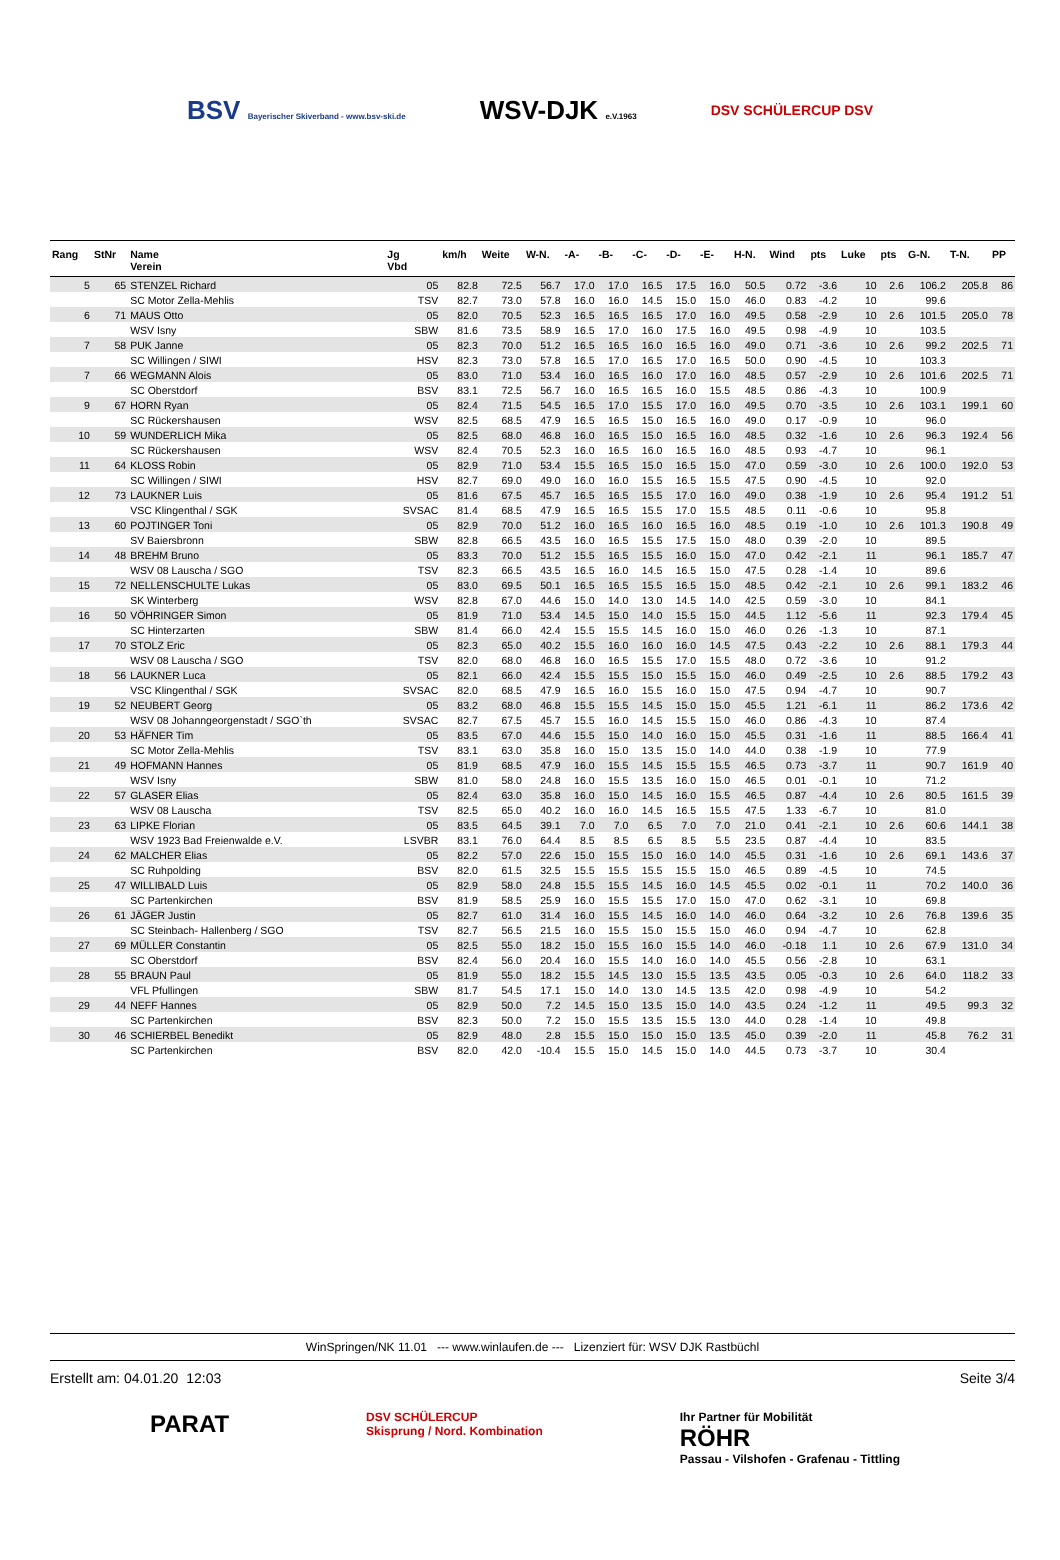BSV Bayerischer Skiverband - www.bsv-ski.de
WSV-DJK e.V.1963
DSV SCHÜLERCUP DSV
| Rang | StNr | Name Verein | Jg Vbd | km/h | Weite | W-N. | -A- | -B- | -C- | -D- | -E- | H-N. | Wind | pts | Luke | pts | G-N. | T-N. | PP |
| --- | --- | --- | --- | --- | --- | --- | --- | --- | --- | --- | --- | --- | --- | --- | --- | --- | --- | --- | --- |
| 5 | 65 | STENZEL Richard | 05 | 82.8 | 72.5 | 56.7 | 17.0 | 17.0 | 16.5 | 17.5 | 16.0 | 50.5 | 0.72 | -3.6 | 10 | 2.6 | 106.2 | 205.8 | 86 |
| | | SC Motor Zella-Mehlis | TSV | 82.7 | 73.0 | 57.8 | 16.0 | 16.0 | 14.5 | 15.0 | 15.0 | 46.0 | 0.83 | -4.2 | 10 | | 99.6 | | |
| 6 | 71 | MAUS Otto | 05 | 82.0 | 70.5 | 52.3 | 16.5 | 16.5 | 16.5 | 17.0 | 16.0 | 49.5 | 0.58 | -2.9 | 10 | 2.6 | 101.5 | 205.0 | 78 |
| | | WSV Isny | SBW | 81.6 | 73.5 | 58.9 | 16.5 | 17.0 | 16.0 | 17.5 | 16.0 | 49.5 | 0.98 | -4.9 | 10 | | 103.5 | | |
| 7 | 58 | PUK Janne | 05 | 82.3 | 70.0 | 51.2 | 16.5 | 16.5 | 16.0 | 16.5 | 16.0 | 49.0 | 0.71 | -3.6 | 10 | 2.6 | 99.2 | 202.5 | 71 |
| | | SC Willingen / SIWI | HSV | 82.3 | 73.0 | 57.8 | 16.5 | 17.0 | 16.5 | 17.0 | 16.5 | 50.0 | 0.90 | -4.5 | 10 | | 103.3 | | |
| 7 | 66 | WEGMANN Alois | 05 | 83.0 | 71.0 | 53.4 | 16.0 | 16.5 | 16.0 | 17.0 | 16.0 | 48.5 | 0.57 | -2.9 | 10 | 2.6 | 101.6 | 202.5 | 71 |
| | | SC Oberstdorf | BSV | 83.1 | 72.5 | 56.7 | 16.0 | 16.5 | 16.5 | 16.0 | 15.5 | 48.5 | 0.86 | -4.3 | 10 | | 100.9 | | |
| 9 | 67 | HORN Ryan | 05 | 82.4 | 71.5 | 54.5 | 16.5 | 17.0 | 15.5 | 17.0 | 16.0 | 49.5 | 0.70 | -3.5 | 10 | 2.6 | 103.1 | 199.1 | 60 |
| | | SC Rückershausen | WSV | 82.5 | 68.5 | 47.9 | 16.5 | 16.5 | 15.0 | 16.5 | 16.0 | 49.0 | 0.17 | -0.9 | 10 | | 96.0 | | |
| 10 | 59 | WUNDERLICH Mika | 05 | 82.5 | 68.0 | 46.8 | 16.0 | 16.5 | 15.0 | 16.5 | 16.0 | 48.5 | 0.32 | -1.6 | 10 | 2.6 | 96.3 | 192.4 | 56 |
| | | SC Rückershausen | WSV | 82.4 | 70.5 | 52.3 | 16.0 | 16.5 | 16.0 | 16.5 | 16.0 | 48.5 | 0.93 | -4.7 | 10 | | 96.1 | | |
| 11 | 64 | KLOSS Robin | 05 | 82.9 | 71.0 | 53.4 | 15.5 | 16.5 | 15.0 | 16.5 | 15.0 | 47.0 | 0.59 | -3.0 | 10 | 2.6 | 100.0 | 192.0 | 53 |
| | | SC Willingen / SIWI | HSV | 82.7 | 69.0 | 49.0 | 16.0 | 16.0 | 15.5 | 16.5 | 15.5 | 47.5 | 0.90 | -4.5 | 10 | | 92.0 | | |
| 12 | 73 | LAUKNER Luis | 05 | 81.6 | 67.5 | 45.7 | 16.5 | 16.5 | 15.5 | 17.0 | 16.0 | 49.0 | 0.38 | -1.9 | 10 | 2.6 | 95.4 | 191.2 | 51 |
| | | VSC Klingenthal / SGK | SVSAC | 81.4 | 68.5 | 47.9 | 16.5 | 16.5 | 15.5 | 17.0 | 15.5 | 48.5 | 0.11 | -0.6 | 10 | | 95.8 | | |
| 13 | 60 | POJTINGER Toni | 05 | 82.9 | 70.0 | 51.2 | 16.0 | 16.5 | 16.0 | 16.5 | 16.0 | 48.5 | 0.19 | -1.0 | 10 | 2.6 | 101.3 | 190.8 | 49 |
| | | SV Baiersbronn | SBW | 82.8 | 66.5 | 43.5 | 16.0 | 16.5 | 15.5 | 17.5 | 15.0 | 48.0 | 0.39 | -2.0 | 10 | | 89.5 | | |
| 14 | 48 | BREHM Bruno | 05 | 83.3 | 70.0 | 51.2 | 15.5 | 16.5 | 15.5 | 16.0 | 15.0 | 47.0 | 0.42 | -2.1 | 11 | | 96.1 | 185.7 | 47 |
| | | WSV 08 Lauscha / SGO | TSV | 82.3 | 66.5 | 43.5 | 16.5 | 16.0 | 14.5 | 16.5 | 15.0 | 47.5 | 0.28 | -1.4 | 10 | | 89.6 | | |
| 15 | 72 | NELLENSCHULTE Lukas | 05 | 83.0 | 69.5 | 50.1 | 16.5 | 16.5 | 15.5 | 16.5 | 15.0 | 48.5 | 0.42 | -2.1 | 10 | 2.6 | 99.1 | 183.2 | 46 |
| | | SK Winterberg | WSV | 82.8 | 67.0 | 44.6 | 15.0 | 14.0 | 13.0 | 14.5 | 14.0 | 42.5 | 0.59 | -3.0 | 10 | | 84.1 | | |
| 16 | 50 | VÖHRINGER Simon | 05 | 81.9 | 71.0 | 53.4 | 14.5 | 15.0 | 14.0 | 15.5 | 15.0 | 44.5 | 1.12 | -5.6 | 11 | | 92.3 | 179.4 | 45 |
| | | SC Hinterzarten | SBW | 81.4 | 66.0 | 42.4 | 15.5 | 15.5 | 14.5 | 16.0 | 15.0 | 46.0 | 0.26 | -1.3 | 10 | | 87.1 | | |
| 17 | 70 | STOLZ Eric | 05 | 82.3 | 65.0 | 40.2 | 15.5 | 16.0 | 16.0 | 16.0 | 14.5 | 47.5 | 0.43 | -2.2 | 10 | 2.6 | 88.1 | 179.3 | 44 |
| | | WSV 08 Lauscha / SGO | TSV | 82.0 | 68.0 | 46.8 | 16.0 | 16.5 | 15.5 | 17.0 | 15.5 | 48.0 | 0.72 | -3.6 | 10 | | 91.2 | | |
| 18 | 56 | LAUKNER Luca | 05 | 82.1 | 66.0 | 42.4 | 15.5 | 15.5 | 15.0 | 15.5 | 15.0 | 46.0 | 0.49 | -2.5 | 10 | 2.6 | 88.5 | 179.2 | 43 |
| | | VSC Klingenthal / SGK | SVSAC | 82.0 | 68.5 | 47.9 | 16.5 | 16.0 | 15.5 | 16.0 | 15.0 | 47.5 | 0.94 | -4.7 | 10 | | 90.7 | | |
| 19 | 52 | NEUBERT Georg | 05 | 83.2 | 68.0 | 46.8 | 15.5 | 15.5 | 14.5 | 15.0 | 15.0 | 45.5 | 1.21 | -6.1 | 11 | | 86.2 | 173.6 | 42 |
| | | WSV 08 Johanngeorgenstadt / SGO`th | SVSAC | 82.7 | 67.5 | 45.7 | 15.5 | 16.0 | 14.5 | 15.5 | 15.0 | 46.0 | 0.86 | -4.3 | 10 | | 87.4 | | |
| 20 | 53 | HÄFNER Tim | 05 | 83.5 | 67.0 | 44.6 | 15.5 | 15.0 | 14.0 | 16.0 | 15.0 | 45.5 | 0.31 | -1.6 | 11 | | 88.5 | 166.4 | 41 |
| | | SC Motor Zella-Mehlis | TSV | 83.1 | 63.0 | 35.8 | 16.0 | 15.0 | 13.5 | 15.0 | 14.0 | 44.0 | 0.38 | -1.9 | 10 | | 77.9 | | |
| 21 | 49 | HOFMANN Hannes | 05 | 81.9 | 68.5 | 47.9 | 16.0 | 15.5 | 14.5 | 15.5 | 15.5 | 46.5 | 0.73 | -3.7 | 11 | | 90.7 | 161.9 | 40 |
| | | WSV Isny | SBW | 81.0 | 58.0 | 24.8 | 16.0 | 15.5 | 13.5 | 16.0 | 15.0 | 46.5 | 0.01 | -0.1 | 10 | | 71.2 | | |
| 22 | 57 | GLASER Elias | 05 | 82.4 | 63.0 | 35.8 | 16.0 | 15.0 | 14.5 | 16.0 | 15.5 | 46.5 | 0.87 | -4.4 | 10 | 2.6 | 80.5 | 161.5 | 39 |
| | | WSV 08 Lauscha | TSV | 82.5 | 65.0 | 40.2 | 16.0 | 16.0 | 14.5 | 16.5 | 15.5 | 47.5 | 1.33 | -6.7 | 10 | | 81.0 | | |
| 23 | 63 | LIPKE Florian | 05 | 83.5 | 64.5 | 39.1 | 7.0 | 7.0 | 6.5 | 7.0 | 7.0 | 21.0 | 0.41 | -2.1 | 10 | 2.6 | 60.6 | 144.1 | 38 |
| | | WSV 1923 Bad Freienwalde e.V. | LSVBR | 83.1 | 76.0 | 64.4 | 8.5 | 8.5 | 6.5 | 8.5 | 5.5 | 23.5 | 0.87 | -4.4 | 10 | | 83.5 | | |
| 24 | 62 | MALCHER Elias | 05 | 82.2 | 57.0 | 22.6 | 15.0 | 15.5 | 15.0 | 16.0 | 14.0 | 45.5 | 0.31 | -1.6 | 10 | 2.6 | 69.1 | 143.6 | 37 |
| | | SC Ruhpolding | BSV | 82.0 | 61.5 | 32.5 | 15.5 | 15.5 | 15.5 | 15.5 | 15.0 | 46.5 | 0.89 | -4.5 | 10 | | 74.5 | | |
| 25 | 47 | WILLIBALD Luis | 05 | 82.9 | 58.0 | 24.8 | 15.5 | 15.5 | 14.5 | 16.0 | 14.5 | 45.5 | 0.02 | -0.1 | 11 | | 70.2 | 140.0 | 36 |
| | | SC Partenkirchen | BSV | 81.9 | 58.5 | 25.9 | 16.0 | 15.5 | 15.5 | 17.0 | 15.0 | 47.0 | 0.62 | -3.1 | 10 | | 69.8 | | |
| 26 | 61 | JÄGER Justin | 05 | 82.7 | 61.0 | 31.4 | 16.0 | 15.5 | 14.5 | 16.0 | 14.0 | 46.0 | 0.64 | -3.2 | 10 | 2.6 | 76.8 | 139.6 | 35 |
| | | SC Steinbach- Hallenberg / SGO | TSV | 82.7 | 56.5 | 21.5 | 16.0 | 15.5 | 15.0 | 15.5 | 15.0 | 46.0 | 0.94 | -4.7 | 10 | | 62.8 | | |
| 27 | 69 | MÜLLER Constantin | 05 | 82.5 | 55.0 | 18.2 | 15.0 | 15.5 | 16.0 | 15.5 | 14.0 | 46.0 | -0.18 | 1.1 | 10 | 2.6 | 67.9 | 131.0 | 34 |
| | | SC Oberstdorf | BSV | 82.4 | 56.0 | 20.4 | 16.0 | 15.5 | 14.0 | 16.0 | 14.0 | 45.5 | 0.56 | -2.8 | 10 | | 63.1 | | |
| 28 | 55 | BRAUN Paul | 05 | 81.9 | 55.0 | 18.2 | 15.5 | 14.5 | 13.0 | 15.5 | 13.5 | 43.5 | 0.05 | -0.3 | 10 | 2.6 | 64.0 | 118.2 | 33 |
| | | VFL Pfullingen | SBW | 81.7 | 54.5 | 17.1 | 15.0 | 14.0 | 13.0 | 14.5 | 13.5 | 42.0 | 0.98 | -4.9 | 10 | | 54.2 | | |
| 29 | 44 | NEFF Hannes | 05 | 82.9 | 50.0 | 7.2 | 14.5 | 15.0 | 13.5 | 15.0 | 14.0 | 43.5 | 0.24 | -1.2 | 11 | | 49.5 | 99.3 | 32 |
| | | SC Partenkirchen | BSV | 82.3 | 50.0 | 7.2 | 15.0 | 15.5 | 13.5 | 15.5 | 13.0 | 44.0 | 0.28 | -1.4 | 10 | | 49.8 | | |
| 30 | 46 | SCHIERBEL Benedikt | 05 | 82.9 | 48.0 | 2.8 | 15.5 | 15.0 | 15.0 | 15.0 | 13.5 | 45.0 | 0.39 | -2.0 | 11 | | 45.8 | 76.2 | 31 |
| | | SC Partenkirchen | BSV | 82.0 | 42.0 | -10.4 | 15.5 | 15.0 | 14.5 | 15.0 | 14.0 | 44.5 | 0.73 | -3.7 | 10 | | 30.4 | | |
WinSpringen/NK 11.01 --- www.winlaufen.de --- Lizenziert für: WSV DJK Rastbüchl
Erstellt am: 04.01.20 12:03 Seite 3/4
PARAT DSV SCHÜLERCUP
Skisprung / Nord. Kombination Ihr Partner für Mobilität
RÖHR
Passau - Vilshofen - Grafenau - Tittling